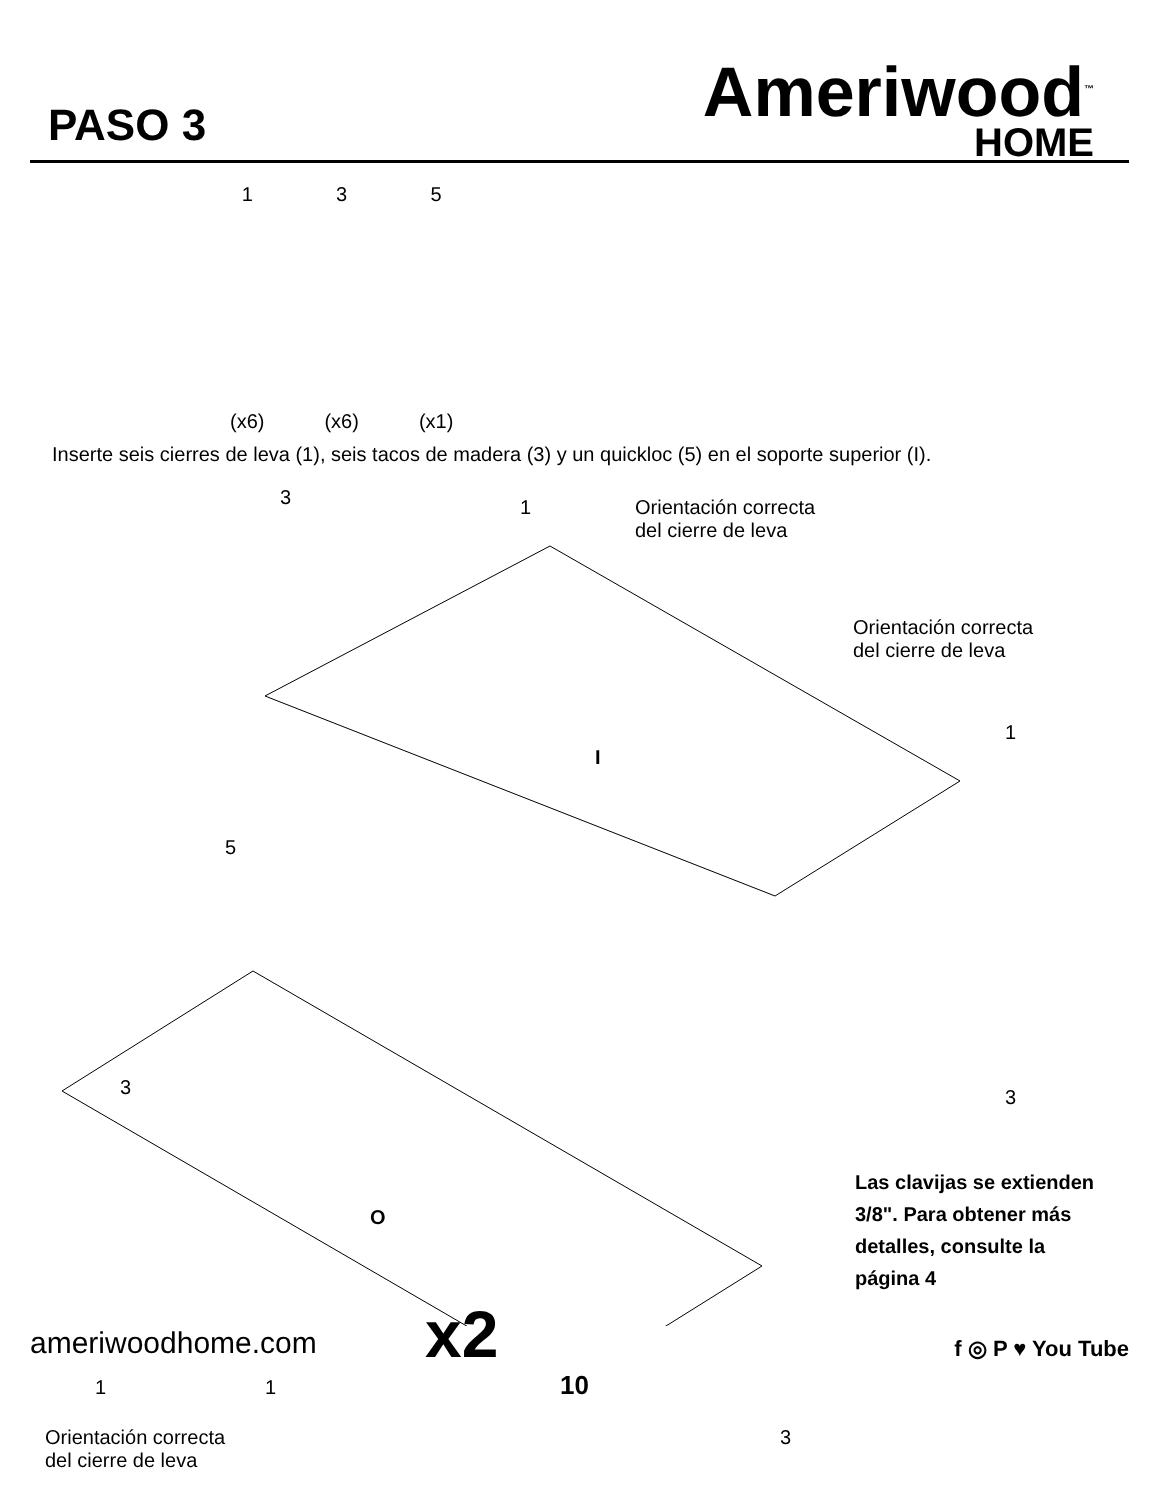PASO 3
Ameriwood<sup>™</sup>
HOME
1
(x6)
3
(x6)
5
(x1)
Inserte seis cierres de leva (1), seis tacos de madera (3) y un quickloc (5) en el soporte superior (I).
3 1 Orientación correcta
del cierre de leva
Orientación correcta
del cierre de leva
1
I
5
3 3
O
x2
Las clavijas se extienden
3/8". Para obtener más
detalles, consulte la
página 4
1 1
Orientación correcta
del cierre de leva
3
10
ameriwoodhome.com f ◎ P ♥ You Tube